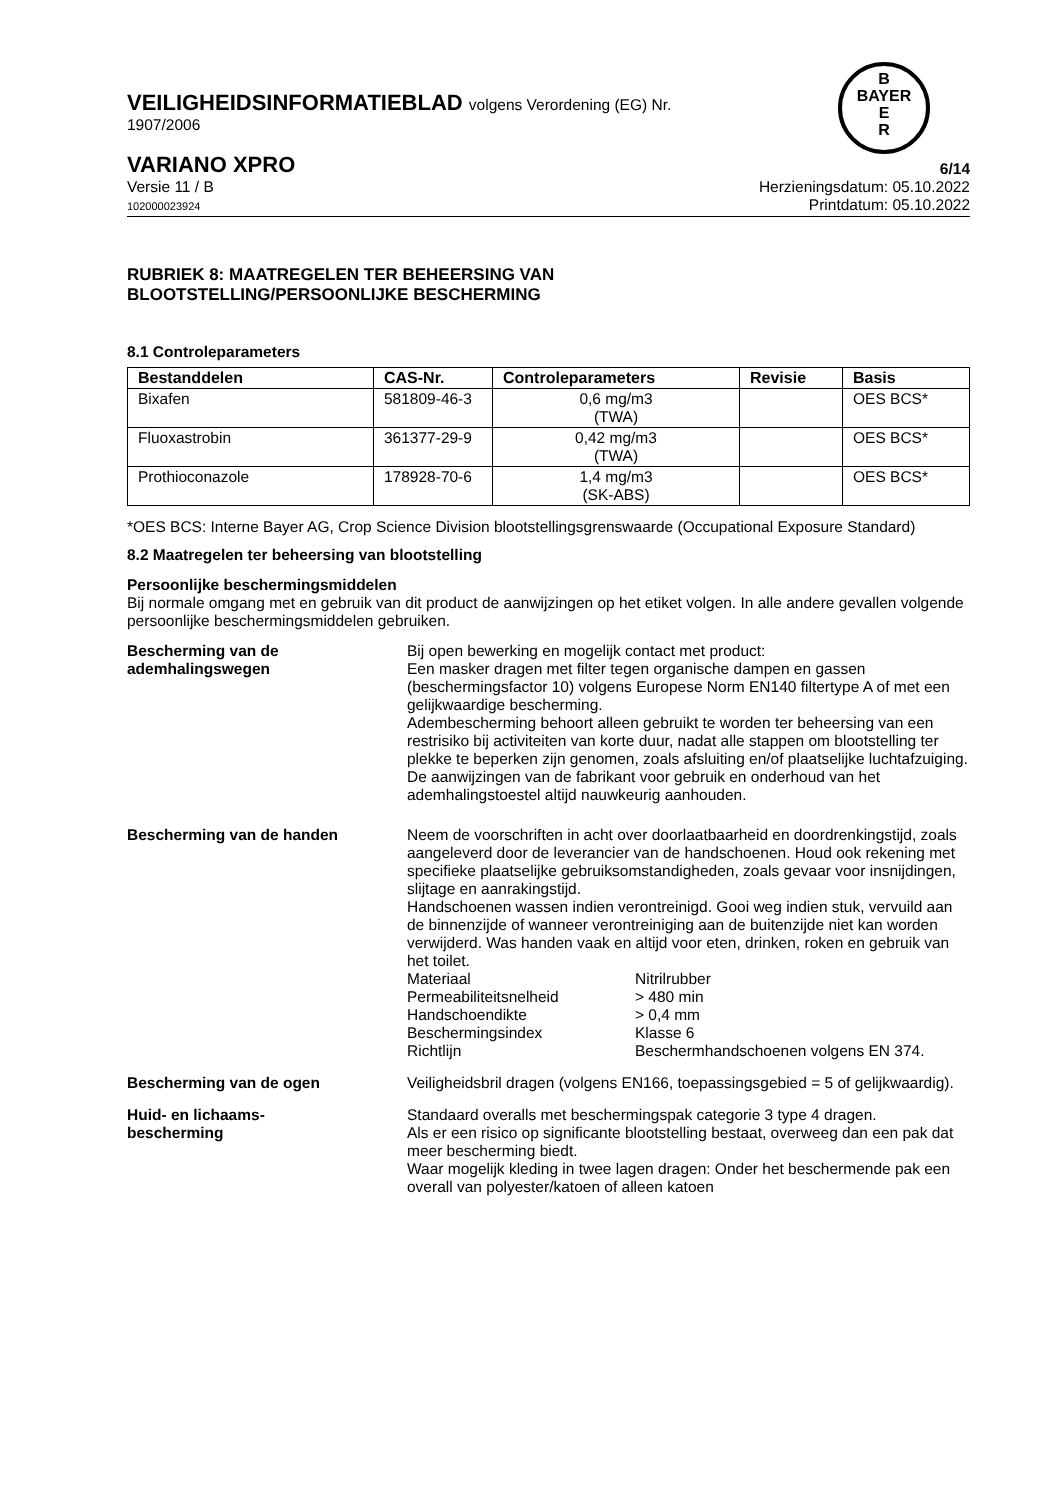B
BAYER
E
R
VEILIGHEIDSINFORMATIEBLAD volgens Verordening (EG) Nr.
1907/2006
VARIANO XPRO
6/14
Versie 11 / B
102000023924
Herzieningsdatum: 05.10.2022
Printdatum: 05.10.2022
RUBRIEK 8: MAATREGELEN TER BEHEERSING VAN
BLOOTSTELLING/PERSOONLIJKE BESCHERMING
8.1 Controleparameters
| Bestanddelen | CAS-Nr. | Controleparameters | Revisie | Basis |
| --- | --- | --- | --- | --- |
| Bixafen | 581809-46-3 | 0,6 mg/m3 (TWA) | | OES BCS* |
| Fluoxastrobin | 361377-29-9 | 0,42 mg/m3 (TWA) | | OES BCS* |
| Prothioconazole | 178928-70-6 | 1,4 mg/m3 (SK-ABS) | | OES BCS* |
*OES BCS: Interne Bayer AG, Crop Science Division blootstellingsgrenswaarde (Occupational Exposure Standard)
8.2 Maatregelen ter beheersing van blootstelling
Persoonlijke beschermingsmiddelen
Bij normale omgang met en gebruik van dit product de aanwijzingen op het etiket volgen. In alle andere gevallen volgende persoonlijke beschermingsmiddelen gebruiken.
Bescherming van de ademhalingswegen
Bij open bewerking en mogelijk contact met product:
Een masker dragen met filter tegen organische dampen en gassen (beschermingsfactor 10) volgens Europese Norm EN140 filtertype A of met een gelijkwaardige bescherming.
Adembescherming behoort alleen gebruikt te worden ter beheersing van een restrisiko bij activiteiten van korte duur, nadat alle stappen om blootstelling ter plekke te beperken zijn genomen, zoals afsluiting en/of plaatselijke luchtafzuiging. De aanwijzingen van de fabrikant voor gebruik en onderhoud van het ademhalingstoestel altijd nauwkeurig aanhouden.
Bescherming van de handen Neem de voorschriften in acht over doorlaatbaarheid en doordrenkingstijd, zoals aangeleverd door de leverancier van de handschoenen. Houd ook rekening met specifieke plaatselijke gebruiksomstandigheden, zoals gevaar voor insnijdingen, slijtage en aanrakingstijd.
Handschoenen wassen indien verontreinigd. Gooi weg indien stuk, vervuild aan de binnenzijde of wanneer verontreiniging aan de buitenzijde niet kan worden verwijderd. Was handen vaak en altijd voor eten, drinken, roken en gebruik van het toilet.
Materiaal Nitrilrubber
Permeabiliteitsnelheid > 480 min
Handschoendikte > 0,4 mm
Beschermingsindex Klasse 6
Richtlijn Beschermhandschoenen volgens EN 374.
Bescherming van de ogen Veiligheidsbril dragen (volgens EN166, toepassingsgebied = 5 of gelijkwaardig).
Huid- en lichaams-
bescherming
Standaard overalls met beschermingspak categorie 3 type 4 dragen.
Als er een risico op significante blootstelling bestaat, overweeg dan een pak dat meer bescherming biedt.
Waar mogelijk kleding in twee lagen dragen: Onder het beschermende pak een overall van polyester/katoen of alleen katoen